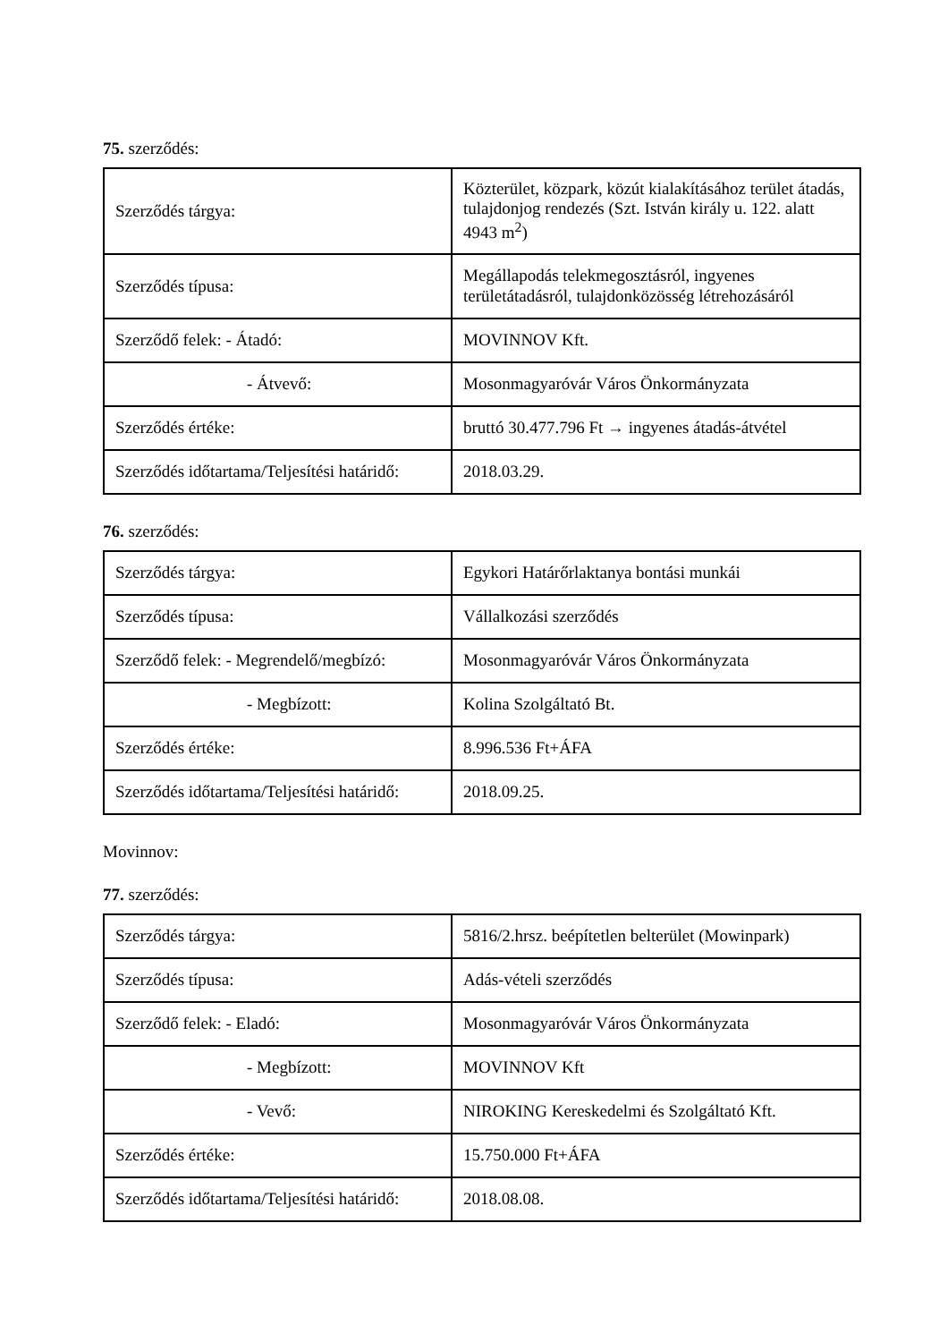75. szerződés:
| Szerződés tárgya: | Közterület, közpark, közút kialakításához terület átadás, tulajdonjog rendezés (Szt. István király u. 122. alatt 4943 m<sup>2</sup>) |
| Szerződés típusa: | Megállapodás telekmegosztásról, ingyenes területátadásról, tulajdonközösség létrehozásáról |
| Szerződő felek: - Átadó: | MOVINNOV Kft. |
| - Átvevő: | Mosonmagyaróvár Város Önkormányzata |
| Szerződés értéke: | bruttó 30.477.796 Ft → ingyenes átadás-átvétel |
| Szerződés időtartama/Teljesítési határidő: | 2018.03.29. |
76. szerződés:
| Szerződés tárgya: | Egykori Határőrlaktanya bontási munkái |
| Szerződés típusa: | Vállalkozási szerződés |
| Szerződő felek: - Megrendelő/megbízó: | Mosonmagyaróvár Város Önkormányzata |
| - Megbízott: | Kolina Szolgáltató Bt. |
| Szerződés értéke: | 8.996.536 Ft+ÁFA |
| Szerződés időtartama/Teljesítési határidő: | 2018.09.25. |
Movinnov:
77. szerződés:
| Szerződés tárgya: | 5816/2.hrsz. beépítetlen belterület (Mowinpark) |
| Szerződés típusa: | Adás-vételi szerződés |
| Szerződő felek: - Eladó: | Mosonmagyaróvár Város Önkormányzata |
| - Megbízott: | MOVINNOV Kft |
| - Vevő: | NIROKING Kereskedelmi és Szolgáltató Kft. |
| Szerződés értéke: | 15.750.000 Ft+ÁFA |
| Szerződés időtartama/Teljesítési határidő: | 2018.08.08. |